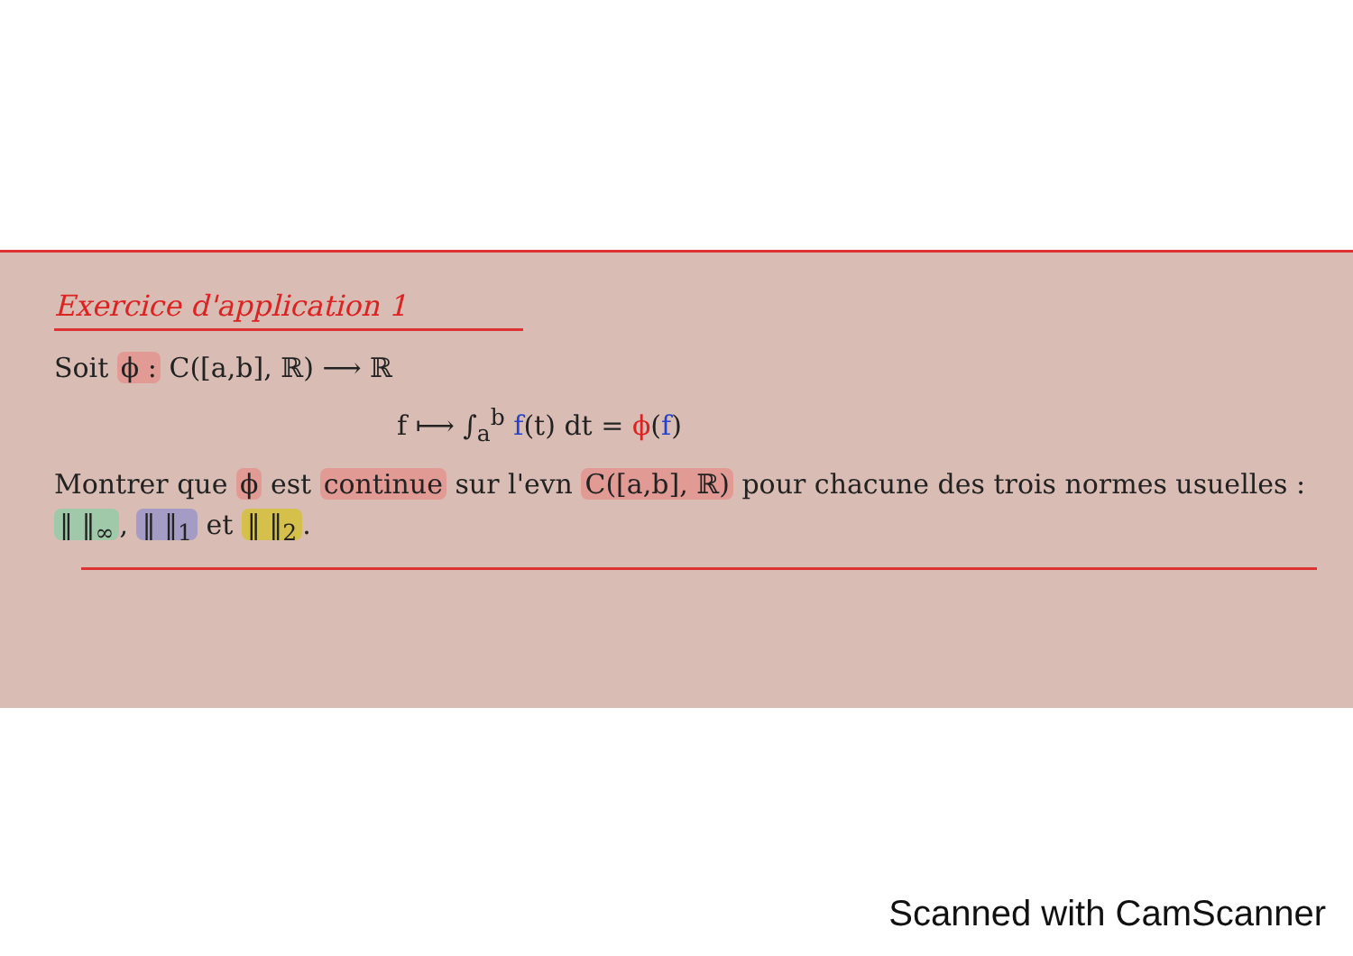Exercice d'application 1
Soit ϕ : C([a,b], ℝ) ⟶ ℝ
f ⟼ ∫<sub>a</sub><sup>b</sup> f(t) dt = ϕ(f)
Montrer que ϕ est continue sur l'evn C([a,b], ℝ) pour chacune des trois normes usuelles : ‖ ‖<sub>∞</sub>, ‖ ‖<sub>1</sub> et ‖ ‖<sub>2</sub>.
Scanned with CamScanner